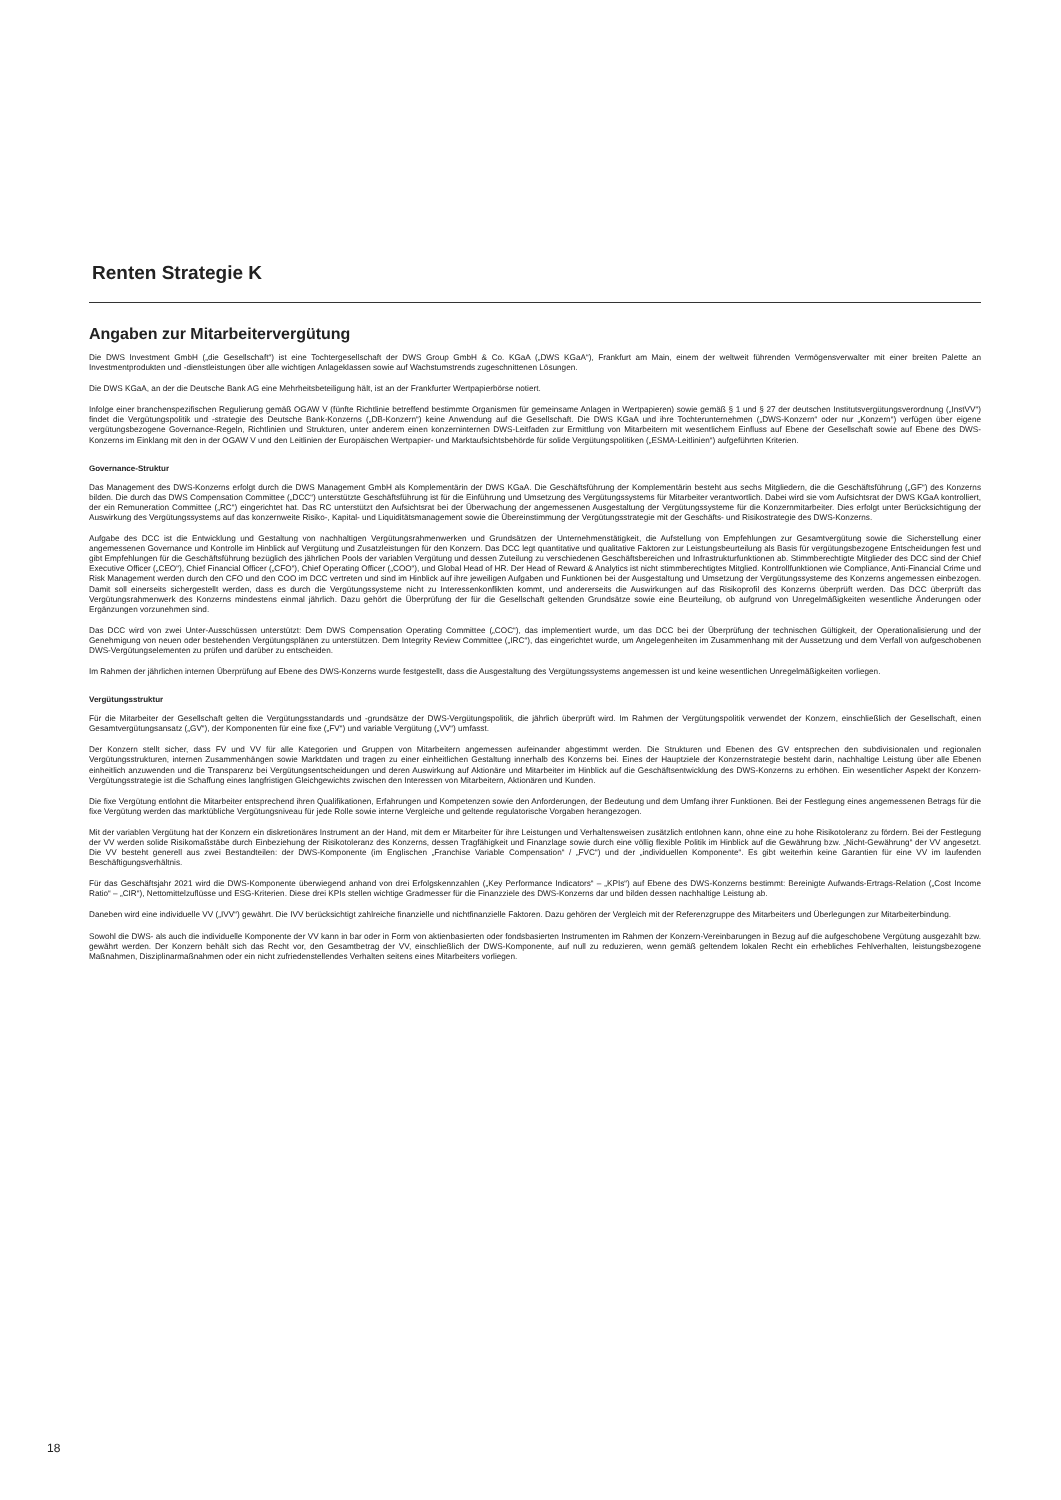Renten Strategie K
Angaben zur Mitarbeitervergütung
Die DWS Investment GmbH („die Gesellschaft“) ist eine Tochtergesellschaft der DWS Group GmbH & Co. KGaA („DWS KGaA“), Frankfurt am Main, einem der weltweit führenden Vermögensverwalter mit einer breiten Palette an Investmentprodukten und -dienstleistungen über alle wichtigen Anlageklassen sowie auf Wachstumstrends zugeschnittenen Lösungen.
Die DWS KGaA, an der die Deutsche Bank AG eine Mehrheitsbeteiligung hält, ist an der Frankfurter Wertpapierbörse notiert.
Infolge einer branchenspezifischen Regulierung gemäß OGAW V (fünfte Richtlinie betreffend bestimmte Organismen für gemeinsame Anlagen in Wertpapieren) sowie gemäß § 1 und § 27 der deutschen Institutsvergütungsverordnung („InstVV“) findet die Vergütungspolitik und -strategie des Deutsche Bank-Konzerns („DB-Konzern“) keine Anwendung auf die Gesellschaft. Die DWS KGaA und ihre Tochterunternehmen („DWS-Konzern“ oder nur „Konzern“) verfügen über eigene vergütungsbezogene Governance-Regeln, Richtlinien und Strukturen, unter anderem einen konzerninternen DWS-Leitfaden zur Ermittlung von Mitarbeitern mit wesentlichem Einfluss auf Ebene der Gesellschaft sowie auf Ebene des DWS-Konzerns im Einklang mit den in der OGAW V und den Leitlinien der Europäischen Wertpapier- und Marktaufsichtsbehörde für solide Vergütungspolitiken („ESMA-Leitlinien“) aufgeführten Kriterien.
Governance-Struktur
Das Management des DWS-Konzerns erfolgt durch die DWS Management GmbH als Komplementärin der DWS KGaA. Die Geschäftsführung der Komplementärin besteht aus sechs Mitgliedern, die die Geschäftsführung („GF“) des Konzerns bilden. Die durch das DWS Compensation Committee („DCC“) unterstützte Geschäftsführung ist für die Einführung und Umsetzung des Vergütungssystems für Mitarbeiter verantwortlich. Dabei wird sie vom Aufsichtsrat der DWS KGaA kontrolliert, der ein Remuneration Committee („RC“) eingerichtet hat. Das RC unterstützt den Aufsichtsrat bei der Überwachung der angemessenen Ausgestaltung der Vergütungssysteme für die Konzernmitarbeiter. Dies erfolgt unter Berücksichtigung der Auswirkung des Vergütungssystems auf das konzernweite Risiko-, Kapital- und Liquiditätsmanagement sowie die Übereinstimmung der Vergütungsstrategie mit der Geschäfts- und Risikostrategie des DWS-Konzerns.
Aufgabe des DCC ist die Entwicklung und Gestaltung von nachhaltigen Vergütungsrahmenwerken und Grundsätzen der Unternehmenstätigkeit, die Aufstellung von Empfehlungen zur Gesamtvergütung sowie die Sicherstellung einer angemessenen Governance und Kontrolle im Hinblick auf Vergütung und Zusatzleistungen für den Konzern. Das DCC legt quantitative und qualitative Faktoren zur Leistungsbeurteilung als Basis für vergütungsbezogene Entscheidungen fest und gibt Empfehlungen für die Geschäftsführung bezüglich des jährlichen Pools der variablen Vergütung und dessen Zuteilung zu verschiedenen Geschäftsbereichen und Infrastrukturfunktionen ab. Stimmberechtigte Mitglieder des DCC sind der Chief Executive Officer („CEO“), Chief Financial Officer („CFO“), Chief Operating Officer („COO“), und Global Head of HR. Der Head of Reward & Analytics ist nicht stimmberechtigtes Mitglied. Kontrollfunktionen wie Compliance, Anti-Financial Crime und Risk Management werden durch den CFO und den COO im DCC vertreten und sind im Hinblick auf ihre jeweiligen Aufgaben und Funktionen bei der Ausgestaltung und Umsetzung der Vergütungssysteme des Konzerns angemessen einbezogen. Damit soll einerseits sichergestellt werden, dass es durch die Vergütungssysteme nicht zu Interessenkonflikten kommt, und andererseits die Auswirkungen auf das Risikoprofil des Konzerns überprüft werden. Das DCC überprüft das Vergütungsrahmenwerk des Konzerns mindestens einmal jährlich. Dazu gehört die Überprüfung der für die Gesellschaft geltenden Grundsätze sowie eine Beurteilung, ob aufgrund von Unregelmäßigkeiten wesentliche Änderungen oder Ergänzungen vorzunehmen sind.
Das DCC wird von zwei Unter-Ausschüssen unterstützt: Dem DWS Compensation Operating Committee („COC“), das implementiert wurde, um das DCC bei der Überprüfung der technischen Gültigkeit, der Operationalisierung und der Genehmigung von neuen oder bestehenden Vergütungsplänen zu unterstützen. Dem Integrity Review Committee („IRC“), das eingerichtet wurde, um Angelegenheiten im Zusammenhang mit der Aussetzung und dem Verfall von aufgeschobenen DWS-Vergütungselementen zu prüfen und darüber zu entscheiden.
Im Rahmen der jährlichen internen Überprüfung auf Ebene des DWS-Konzerns wurde festgestellt, dass die Ausgestaltung des Vergütungssystems angemessen ist und keine wesentlichen Unregelmäßigkeiten vorliegen.
Vergütungsstruktur
Für die Mitarbeiter der Gesellschaft gelten die Vergütungsstandards und -grundsätze der DWS-Vergütungspolitik, die jährlich überprüft wird. Im Rahmen der Vergütungspolitik verwendet der Konzern, einschließlich der Gesellschaft, einen Gesamtvergütungsansatz („GV“), der Komponenten für eine fixe („FV“) und variable Vergütung („VV“) umfasst.
Der Konzern stellt sicher, dass FV und VV für alle Kategorien und Gruppen von Mitarbeitern angemessen aufeinander abgestimmt werden. Die Strukturen und Ebenen des GV entsprechen den subdivisionalen und regionalen Vergütungsstrukturen, internen Zusammenhängen sowie Marktdaten und tragen zu einer einheitlichen Gestaltung innerhalb des Konzerns bei. Eines der Hauptziele der Konzernstrategie besteht darin, nachhaltige Leistung über alle Ebenen einheitlich anzuwenden und die Transparenz bei Vergütungsentscheidungen und deren Auswirkung auf Aktionäre und Mitarbeiter im Hinblick auf die Geschäftsentwicklung des DWS-Konzerns zu erhöhen. Ein wesentlicher Aspekt der Konzern-Vergütungsstrategie ist die Schaffung eines langfristigen Gleichgewichts zwischen den Interessen von Mitarbeitern, Aktionären und Kunden.
Die fixe Vergütung entlohnt die Mitarbeiter entsprechend ihren Qualifikationen, Erfahrungen und Kompetenzen sowie den Anforderungen, der Bedeutung und dem Umfang ihrer Funktionen. Bei der Festlegung eines angemessenen Betrags für die fixe Vergütung werden das marktübliche Vergütungsniveau für jede Rolle sowie interne Vergleiche und geltende regulatorische Vorgaben herangezogen.
Mit der variablen Vergütung hat der Konzern ein diskretionäres Instrument an der Hand, mit dem er Mitarbeiter für ihre Leistungen und Verhaltensweisen zusätzlich entlohnen kann, ohne eine zu hohe Risikotoleranz zu fördern. Bei der Festlegung der VV werden solide Risikomaßstäbe durch Einbeziehung der Risikotoleranz des Konzerns, dessen Tragfähigkeit und Finanzlage sowie durch eine völlig flexible Politik im Hinblick auf die Gewährung bzw. „Nicht-Gewährung“ der VV angesetzt. Die VV besteht generell aus zwei Bestandteilen: der DWS-Komponente (im Englischen „Franchise Variable Compensation“ / „FVC“) und der „individuellen Komponente“. Es gibt weiterhin keine Garantien für eine VV im laufenden Beschäftigungsverhältnis.
Für das Geschäftsjahr 2021 wird die DWS-Komponente überwiegend anhand von drei Erfolgskennzahlen („Key Performance Indicators“ – „KPIs“) auf Ebene des DWS-Konzerns bestimmt: Bereinigte Aufwands-Ertrags-Relation („Cost Income Ratio“ – „CIR“), Nettomittelzuflüsse und ESG-Kriterien. Diese drei KPIs stellen wichtige Gradmesser für die Finanzziele des DWS-Konzerns dar und bilden dessen nachhaltige Leistung ab.
Daneben wird eine individuelle VV („IVV“) gewährt. Die IVV berücksichtigt zahlreiche finanzielle und nichtfinanzielle Faktoren. Dazu gehören der Vergleich mit der Referenzgruppe des Mitarbeiters und Überlegungen zur Mitarbeiterbindung.
Sowohl die DWS- als auch die individuelle Komponente der VV kann in bar oder in Form von aktienbasierten oder fondsbasierten Instrumenten im Rahmen der Konzern-Vereinbarungen in Bezug auf die aufgeschobene Vergütung ausgezahlt bzw. gewährt werden. Der Konzern behält sich das Recht vor, den Gesamtbetrag der VV, einschließlich der DWS-Komponente, auf null zu reduzieren, wenn gemäß geltendem lokalen Recht ein erhebliches Fehlverhalten, leistungsbezogene Maßnahmen, Disziplinarmaßnahmen oder ein nicht zufriedenstellendes Verhalten seitens eines Mitarbeiters vorliegen.
18